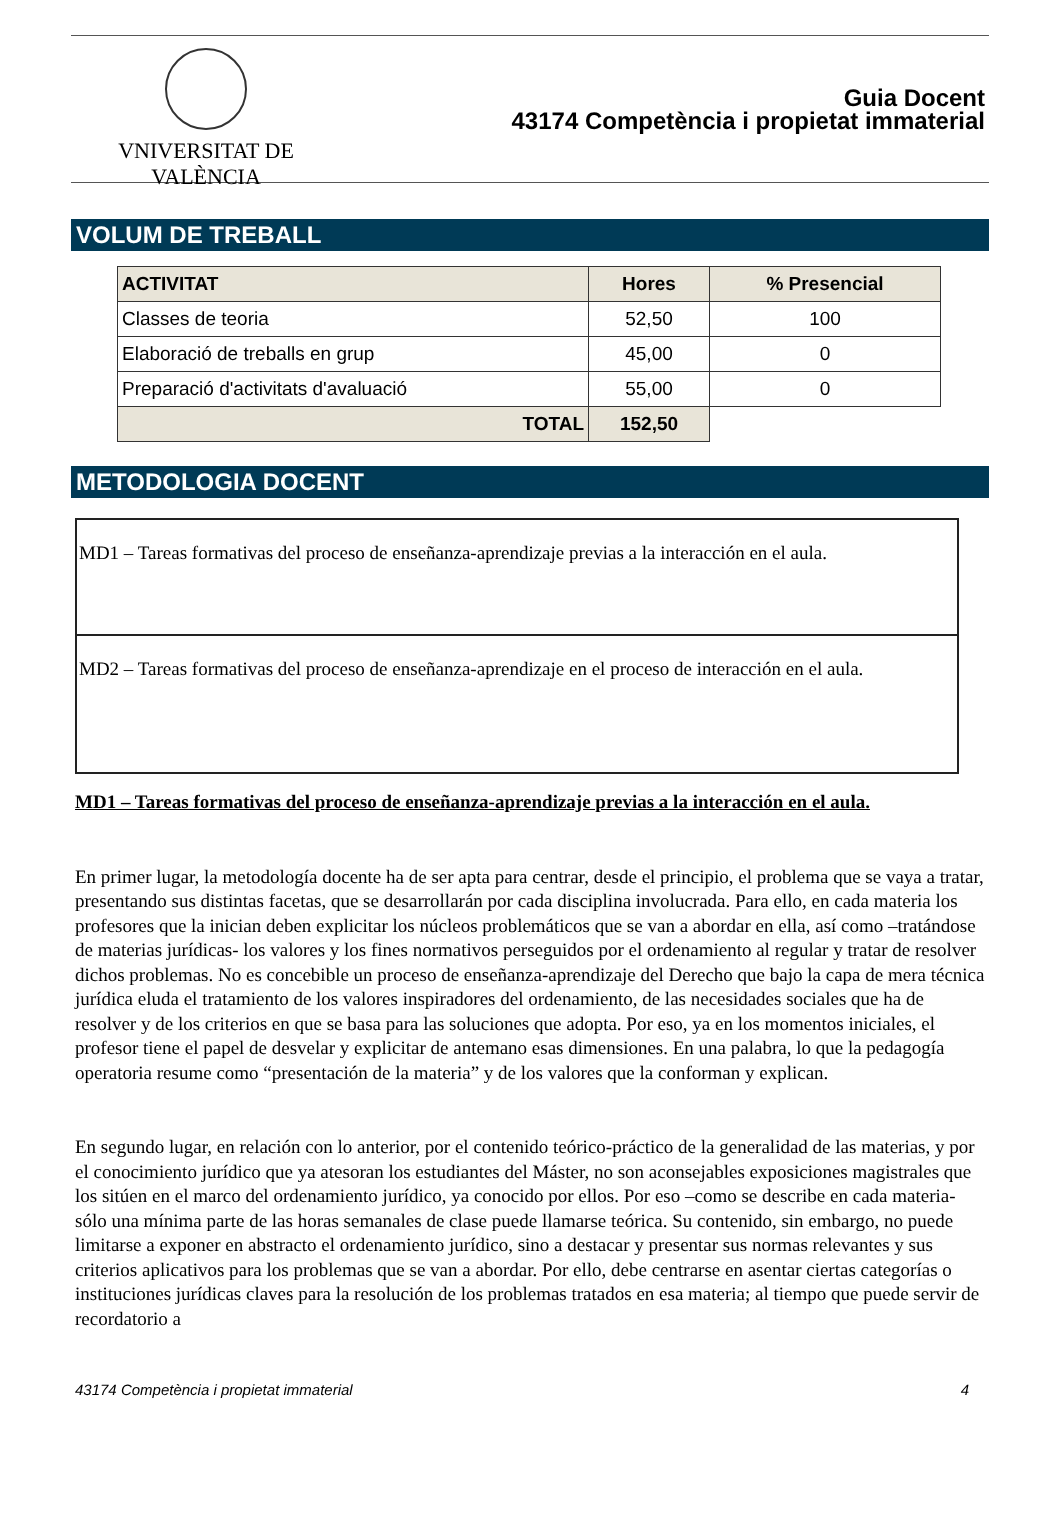VNIVERSITAT DE VALÈNCIA
Guia Docent
43174 Competència i propietat immaterial
VOLUM DE TREBALL
| ACTIVITAT | Hores | % Presencial |
| --- | --- | --- |
| Classes de teoria | 52,50 | 100 |
| Elaboració de treballs en grup | 45,00 | 0 |
| Preparació d'activitats d'avaluació | 55,00 | 0 |
| TOTAL | 152,50 | |
METODOLOGIA DOCENT
MD1 – Tareas formativas del proceso de enseñanza-aprendizaje previas a la interacción en el aula.
MD2 – Tareas formativas del proceso de enseñanza-aprendizaje en el proceso de interacción en el aula.
MD1 – Tareas formativas del proceso de enseñanza-aprendizaje previas a la interacción en el aula.
En primer lugar, la metodología docente ha de ser apta para centrar, desde el principio, el problema que se vaya a tratar, presentando sus distintas facetas, que se desarrollarán por cada disciplina involucrada. Para ello, en cada materia los profesores que la inician deben explicitar los núcleos problemáticos que se van a abordar en ella, así como –tratándose de materias jurídicas- los valores y los fines normativos perseguidos por el ordenamiento al regular y tratar de resolver dichos problemas. No es concebible un proceso de enseñanza-aprendizaje del Derecho que bajo la capa de mera técnica jurídica eluda el tratamiento de los valores inspiradores del ordenamiento, de las necesidades sociales que ha de resolver y de los criterios en que se basa para las soluciones que adopta. Por eso, ya en los momentos iniciales, el profesor tiene el papel de desvelar y explicitar de antemano esas dimensiones. En una palabra, lo que la pedagogía operatoria resume como “presentación de la materia” y de los valores que la conforman y explican.
En segundo lugar, en relación con lo anterior, por el contenido teórico-práctico de la generalidad de las materias, y por el conocimiento jurídico que ya atesoran los estudiantes del Máster, no son aconsejables exposiciones magistrales que los sitúen en el marco del ordenamiento jurídico, ya conocido por ellos. Por eso –como se describe en cada materia- sólo una mínima parte de las horas semanales de clase puede llamarse teórica. Su contenido, sin embargo, no puede limitarse a exponer en abstracto el ordenamiento jurídico, sino a destacar y presentar sus normas relevantes y sus criterios aplicativos para los problemas que se van a abordar. Por ello, debe centrarse en asentar ciertas categorías o instituciones jurídicas claves para la resolución de los problemas tratados en esa materia; al tiempo que puede servir de recordatorio a
43174 Competència i propietat immaterial 4